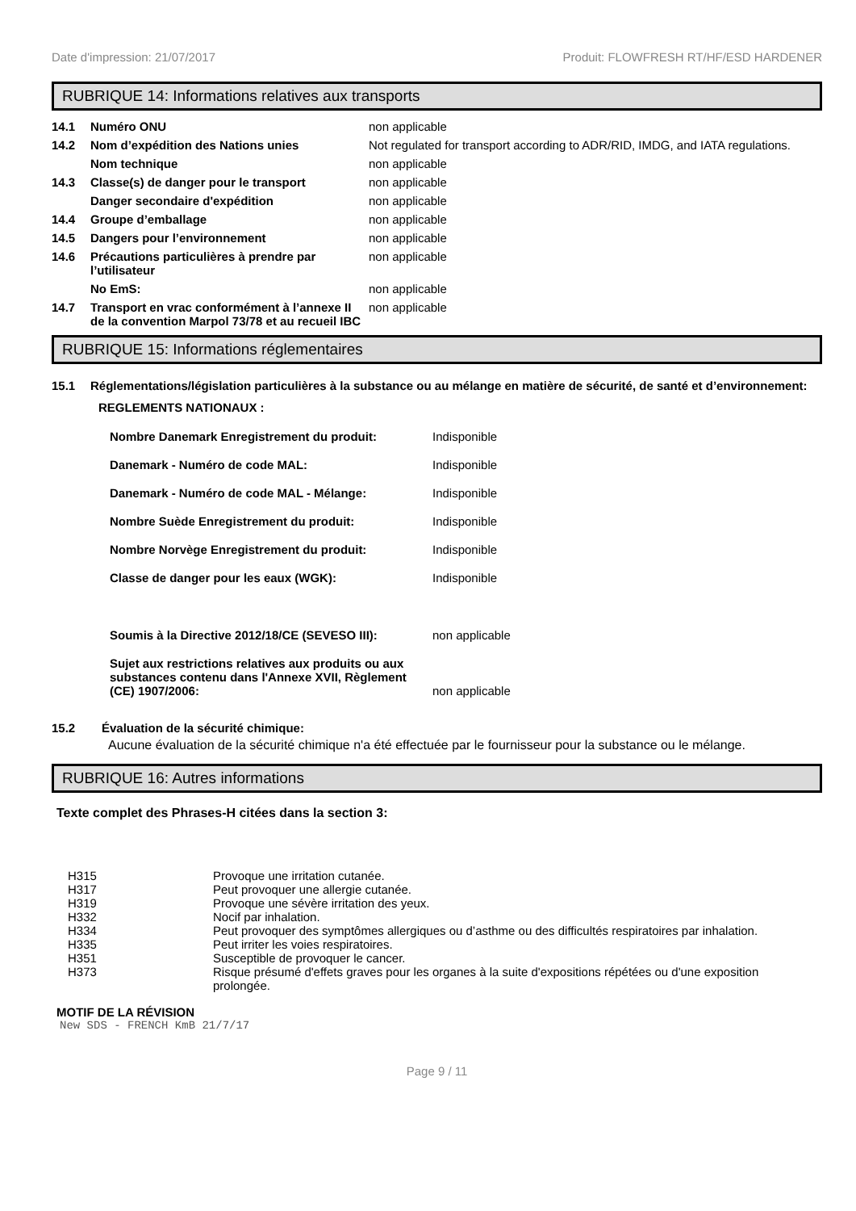Date d'impression: 21/07/2017 Produit: FLOWFRESH RT/HF/ESD HARDENER
RUBRIQUE 14: Informations relatives aux transports
| 14.1 | Numéro ONU | non applicable |
| 14.2 | Nom d’expédition des Nations unies | Not regulated for transport according to ADR/RID, IMDG, and IATA regulations. |
| | Nom technique | non applicable |
| 14.3 | Classe(s) de danger pour le transport | non applicable |
| | Danger secondaire d'expédition | non applicable |
| 14.4 | Groupe d’emballage | non applicable |
| 14.5 | Dangers pour l’environnement | non applicable |
| 14.6 | Précautions particulières à prendre par l’utilisateur | non applicable |
| | No EmS: | non applicable |
| 14.7 | Transport en vrac conformément à l’annexe II de la convention Marpol 73/78 et au recueil IBC | non applicable |
RUBRIQUE 15: Informations réglementaires
15.1 Réglementations/législation particulières à la substance ou au mélange en matière de sécurité, de santé et d’environnement:
REGLEMENTS NATIONAUX :
| Nombre Danemark Enregistrement du produit: | Indisponible |
| Danemark - Numéro de code MAL: | Indisponible |
| Danemark - Numéro de code MAL - Mélange: | Indisponible |
| Nombre Suède Enregistrement du produit: | Indisponible |
| Nombre Norvège Enregistrement du produit: | Indisponible |
| Classe de danger pour les eaux (WGK): | Indisponible |
| Soumis à la Directive 2012/18/CE (SEVESO III): | non applicable |
| Sujet aux restrictions relatives aux produits ou aux substances contenu dans l'Annexe XVII, Règlement (CE) 1907/2006: | non applicable |
15.2 Évaluation de la sécurité chimique:
Aucune évaluation de la sécurité chimique n'a été effectuée par le fournisseur pour la substance ou le mélange.
RUBRIQUE 16: Autres informations
Texte complet des Phrases-H citées dans la section 3:
| H315 | Provoque une irritation cutanée. |
| H317 | Peut provoquer une allergie cutanée. |
| H319 | Provoque une sévère irritation des yeux. |
| H332 | Nocif par inhalation. |
| H334 | Peut provoquer des symptômes allergiques ou d’asthme ou des difficultés respiratoires par inhalation. |
| H335 | Peut irriter les voies respiratoires. |
| H351 | Susceptible de provoquer le cancer. |
| H373 | Risque présumé d'effets graves pour les organes à la suite d'expositions répétées ou d'une exposition prolongée. |
MOTIF DE LA RÉVISION
New SDS - FRENCH KmB 21/7/17
Page 9 / 11